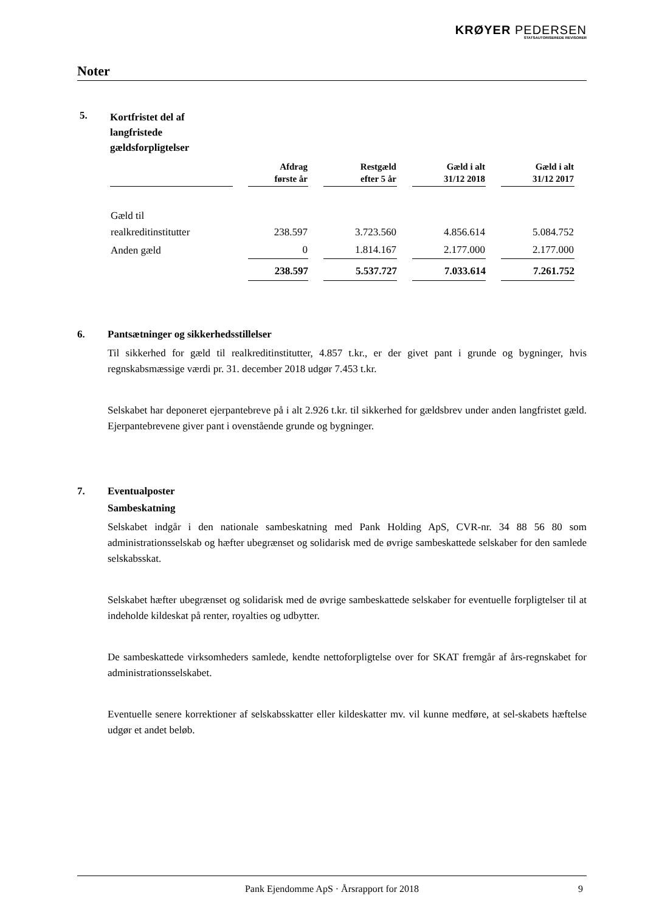KRØYER PEDERSEN
STATSAUTORISEREDE REVISORER
Noter
5.
Kortfristet del af
langfristede
gældsforpligtelser
| | Afdrag første år | Restgæld efter 5 år | Gæld i alt 31/12 2018 | Gæld i alt 31/12 2017 |
| --- | --- | --- | --- | --- |
| Gæld til realkreditinstitutter | 238.597 | 3.723.560 | 4.856.614 | 5.084.752 |
| Anden gæld | 0 | 1.814.167 | 2.177.000 | 2.177.000 |
| | 238.597 | 5.537.727 | 7.033.614 | 7.261.752 |
6. Pantsætninger og sikkerhedsstillelser
Til sikkerhed for gæld til realkreditinstitutter, 4.857 t.kr., er der givet pant i grunde og bygninger, hvis regnskabsmæssige værdi pr. 31. december 2018 udgør 7.453 t.kr.
Selskabet har deponeret ejerpantebreve på i alt 2.926 t.kr. til sikkerhed for gældsbrev under anden langfristet gæld. Ejerpantebrevene giver pant i ovenstående grunde og bygninger.
7. Eventualposter
Sambeskatning
Selskabet indgår i den nationale sambeskatning med Pank Holding ApS, CVR-nr. 34 88 56 80 som administrationsselskab og hæfter ubegrænset og solidarisk med de øvrige sambeskattede selskaber for den samlede selskabsskat.
Selskabet hæfter ubegrænset og solidarisk med de øvrige sambeskattede selskaber for eventuelle forpligtelser til at indeholde kildeskat på renter, royalties og udbytter.
De sambeskattede virksomheders samlede, kendte nettoforpligtelse over for SKAT fremgår af års-regnskabet for administrationsselskabet.
Eventuelle senere korrektioner af selskabsskatter eller kildeskatter mv. vil kunne medføre, at sel-skabets hæftelse udgør et andet beløb.
Pank Ejendomme ApS · Årsrapport for 2018 9